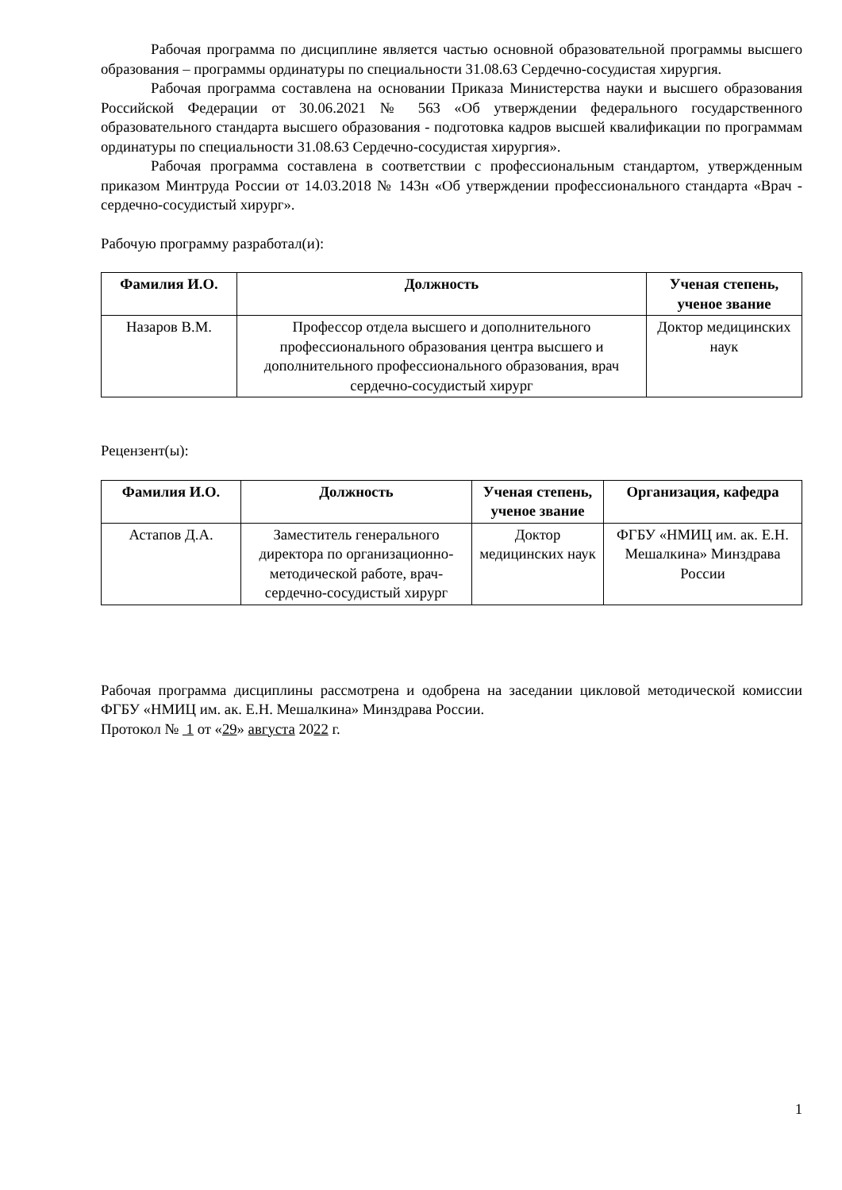Рабочая программа по дисциплине является частью основной образовательной программы высшего образования – программы ординатуры по специальности 31.08.63 Сердечно-сосудистая хирургия.
Рабочая программа составлена на основании Приказа Министерства науки и высшего образования Российской Федерации от 30.06.2021 № 563 «Об утверждении федерального государственного образовательного стандарта высшего образования - подготовка кадров высшей квалификации по программам ординатуры по специальности 31.08.63 Сердечно-сосудистая хирургия».
Рабочая программа составлена в соответствии с профессиональным стандартом, утвержденным приказом Минтруда России от 14.03.2018 № 143н «Об утверждении профессионального стандарта «Врач - сердечно-сосудистый хирург».
Рабочую программу разработал(и):
| Фамилия И.О. | Должность | Ученая степень, ученое звание |
| --- | --- | --- |
| Назаров В.М. | Профессор отдела высшего и дополнительного профессионального образования центра высшего и дополнительного профессионального образования, врач сердечно-сосудистый хирург | Доктор медицинских наук |
Рецензент(ы):
| Фамилия И.О. | Должность | Ученая степень, ученое звание | Организация, кафедра |
| --- | --- | --- | --- |
| Астапов Д.А. | Заместитель генерального директора по организационно-методической работе, врач-сердечно-сосудистый хирург | Доктор медицинских наук | ФГБУ «НМИЦ им. ак. Е.Н. Мешалкина» Минздрава России |
Рабочая программа дисциплины рассмотрена и одобрена на заседании цикловой методической комиссии ФГБУ «НМИЦ им. ак. Е.Н. Мешалкина» Минздрава России.
Протокол № 1 от «29» августа 2022 г.
1